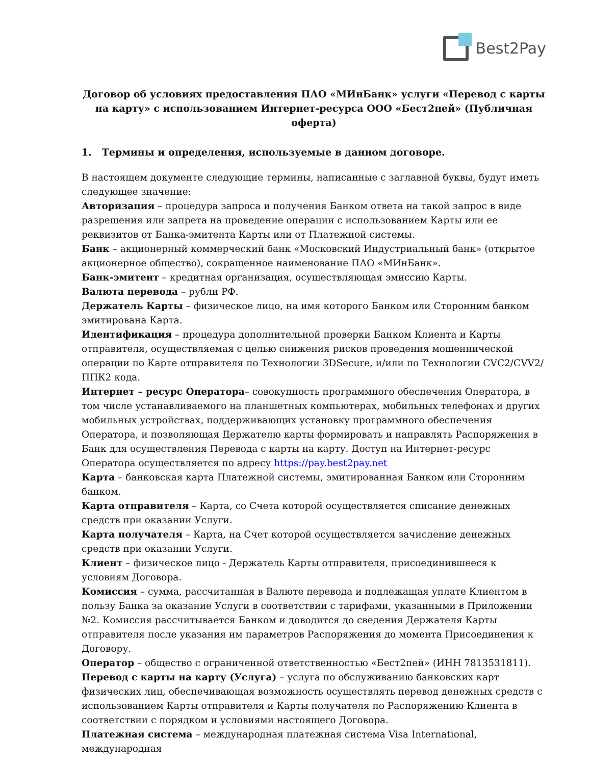Best2Pay
Договор об условиях предоставления ПАО «МИнБанк» услуги «Перевод с карты на карту» с использованием Интернет-ресурса ООО «Бест2пей» (Публичная оферта)
1. Термины и определения, используемые в данном договоре.
В настоящем документе следующие термины, написанные с заглавной буквы, будут иметь следующее значение:
Авторизация – процедура запроса и получения Банком ответа на такой запрос в виде разрешения или запрета на проведение операции с использованием Карты или ее реквизитов от Банка-эмитента Карты или от Платежной системы.
Банк – акционерный коммерческий банк «Московский Индустриальный банк» (открытое акционерное общество), сокращенное наименование ПАО «МИнБанк».
Банк-эмитент – кредитная организация, осуществляющая эмиссию Карты.
Валюта перевода – рубли РФ.
Держатель Карты – физическое лицо, на имя которого Банком или Сторонним банком эмитирована Карта.
Идентификация – процедура дополнительной проверки Банком Клиента и Карты отправителя, осуществляемая с целью снижения рисков проведения мошеннической операции по Карте отправителя по Технологии 3DSecure, и/или по Технологии CVC2/CVV2/ППК2 кода.
Интернет – ресурс Оператора– совокупность программного обеспечения Оператора, в том числе устанавливаемого на планшетных компьютерах, мобильных телефонах и других мобильных устройствах, поддерживающих установку программного обеспечения Оператора, и позволяющая Держателю карты формировать и направлять Распоряжения в Банк для осуществления Перевода с карты на карту. Доступ на Интернет-ресурс Оператора осуществляется по адресу https://pay.best2pay.net
Карта – банковская карта Платежной системы, эмитированная Банком или Сторонним банком.
Карта отправителя – Карта, со Счета которой осуществляется списание денежных средств при оказании Услуги.
Карта получателя – Карта, на Счет которой осуществляется зачисление денежных средств при оказании Услуги.
Клиент – физическое лицо - Держатель Карты отправителя, присоединившееся к условиям Договора.
Комиссия – сумма, рассчитанная в Валюте перевода и подлежащая уплате Клиентом в пользу Банка за оказание Услуги в соответствии с тарифами, указанными в Приложении №2. Комиссия рассчитывается Банком и доводится до сведения Держателя Карты отправителя после указания им параметров Распоряжения до момента Присоединения к Договору.
Оператор – общество с ограниченной ответственностью «Бест2пей» (ИНН 7813531811).
Перевод с карты на карту (Услуга) – услуга по обслуживанию банковских карт физических лиц, обеспечивающая возможность осуществлять перевод денежных средств с использованием Карты отправителя и Карты получателя по Распоряжению Клиента в соответствии с порядком и условиями настоящего Договора.
Платежная система – международная платежная система Visa International, международная